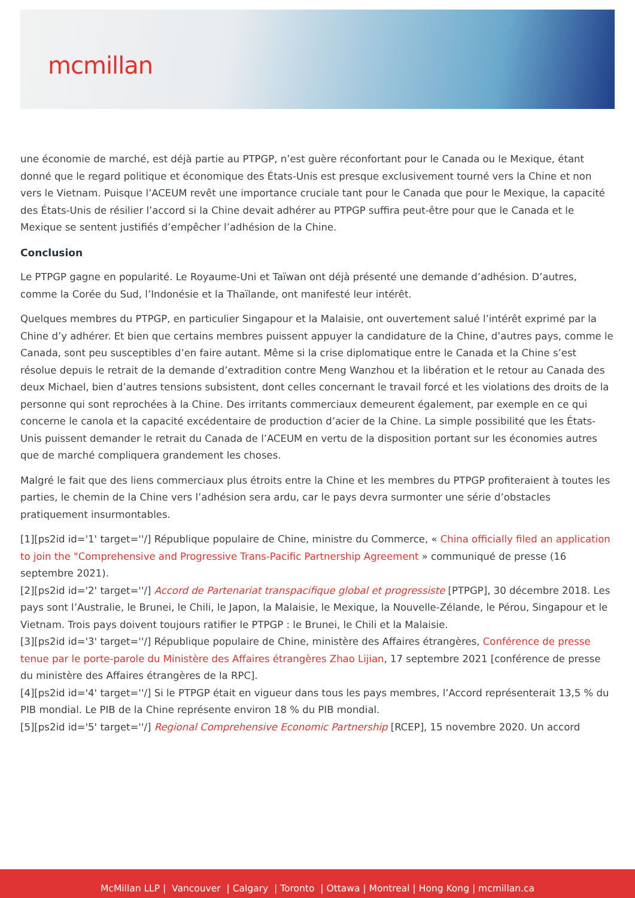mcmillan
une économie de marché, est déjà partie au PTPGP, n’est guère réconfortant pour le Canada ou le Mexique, étant donné que le regard politique et économique des États-Unis est presque exclusivement tourné vers la Chine et non vers le Vietnam. Puisque l’ACEUM revêt une importance cruciale tant pour le Canada que pour le Mexique, la capacité des États-Unis de résilier l’accord si la Chine devait adhérer au PTPGP suffira peut-être pour que le Canada et le Mexique se sentent justifiés d’empêcher l’adhésion de la Chine.
Conclusion
Le PTPGP gagne en popularité. Le Royaume-Uni et Taïwan ont déjà présenté une demande d’adhésion. D’autres, comme la Corée du Sud, l’Indonésie et la Thaïlande, ont manifesté leur intérêt.
Quelques membres du PTPGP, en particulier Singapour et la Malaisie, ont ouvertement salué l’intérêt exprimé par la Chine d’y adhérer. Et bien que certains membres puissent appuyer la candidature de la Chine, d’autres pays, comme le Canada, sont peu susceptibles d’en faire autant. Même si la crise diplomatique entre le Canada et la Chine s’est résolue depuis le retrait de la demande d’extradition contre Meng Wanzhou et la libération et le retour au Canada des deux Michael, bien d’autres tensions subsistent, dont celles concernant le travail forcé et les violations des droits de la personne qui sont reprochées à la Chine. Des irritants commerciaux demeurent également, par exemple en ce qui concerne le canola et la capacité excédentaire de production d’acier de la Chine. La simple possibilité que les États-Unis puissent demander le retrait du Canada de l’ACEUM en vertu de la disposition portant sur les économies autres que de marché compliquera grandement les choses.
Malgré le fait que des liens commerciaux plus étroits entre la Chine et les membres du PTPGP profiteraient à toutes les parties, le chemin de la Chine vers l’adhésion sera ardu, car le pays devra surmonter une série d’obstacles pratiquement insurmontables.
[1][ps2id id='1' target=''/] République populaire de Chine, ministre du Commerce, « China officially filed an application to join the "Comprehensive and Progressive Trans-Pacific Partnership Agreement » communiqué de presse (16 septembre 2021).
[2][ps2id id='2' target=''/] Accord de Partenariat transpacifique global et progressiste [PTPGP], 30 décembre 2018. Les pays sont l’Australie, le Brunei, le Chili, le Japon, la Malaisie, le Mexique, la Nouvelle-Zélande, le Pérou, Singapour et le Vietnam. Trois pays doivent toujours ratifier le PTPGP : le Brunei, le Chili et la Malaisie.
[3][ps2id id='3' target=''/] République populaire de Chine, ministère des Affaires étrangères, Conférence de presse tenue par le porte-parole du Ministère des Affaires étrangères Zhao Lijian, 17 septembre 2021 [conférence de presse du ministère des Affaires étrangères de la RPC].
[4][ps2id id='4' target=''/] Si le PTPGP était en vigueur dans tous les pays membres, l’Accord représenterait 13,5 % du PIB mondial. Le PIB de la Chine représente environ 18 % du PIB mondial.
[5][ps2id id='5' target=''/] Regional Comprehensive Economic Partnership [RCEP], 15 novembre 2020. Un accord
McMillan LLP | Vancouver | Calgary | Toronto | Ottawa | Montreal | Hong Kong | mcmillan.ca